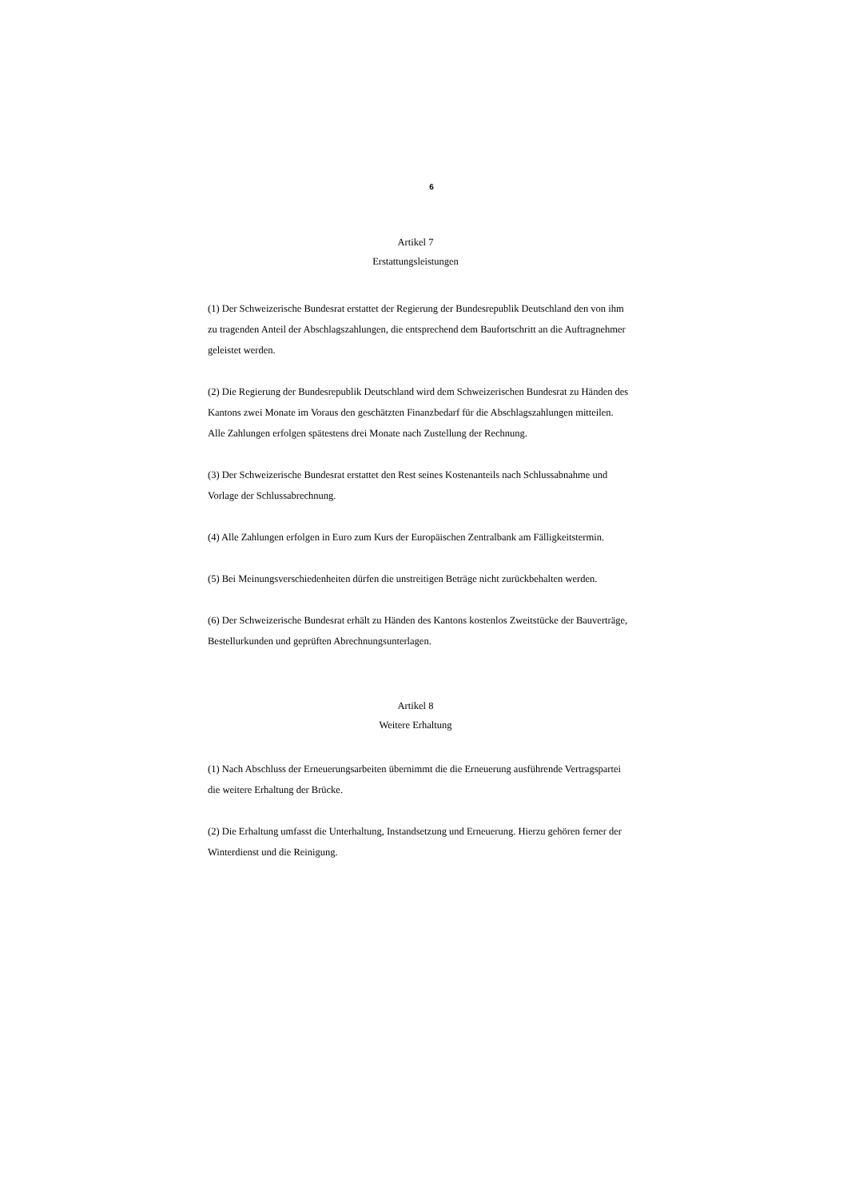6
Artikel 7
Erstattungsleistungen
(1) Der Schweizerische Bundesrat erstattet der Regierung der Bundesrepublik Deutschland den von ihm zu tragenden Anteil der Abschlagszahlungen, die entsprechend dem Baufortschritt an die Auftragnehmer geleistet werden.
(2) Die Regierung der Bundesrepublik Deutschland wird dem Schweizerischen Bundesrat zu Händen des Kantons zwei Monate im Voraus den geschätzten Finanzbedarf für die Abschlagszahlungen mitteilen. Alle Zahlungen erfolgen spätestens drei Monate nach Zustellung der Rechnung.
(3) Der Schweizerische Bundesrat erstattet den Rest seines Kostenanteils nach Schlussabnahme und Vorlage der Schlussabrechnung.
(4) Alle Zahlungen erfolgen in Euro zum Kurs der Europäischen Zentralbank am Fälligkeitstermin.
(5) Bei Meinungsverschiedenheiten dürfen die unstreitigen Beträge nicht zurückbehalten werden.
(6) Der Schweizerische Bundesrat erhält zu Händen des Kantons kostenlos Zweitstücke der Bauverträge, Bestellurkunden und geprüften Abrechnungsunterlagen.
Artikel 8
Weitere Erhaltung
(1) Nach Abschluss der Erneuerungsarbeiten übernimmt die die Erneuerung ausführende Vertragspartei die weitere Erhaltung der Brücke.
(2) Die Erhaltung umfasst die Unterhaltung, Instandsetzung und Erneuerung. Hierzu gehören ferner der Winterdienst und die Reinigung.